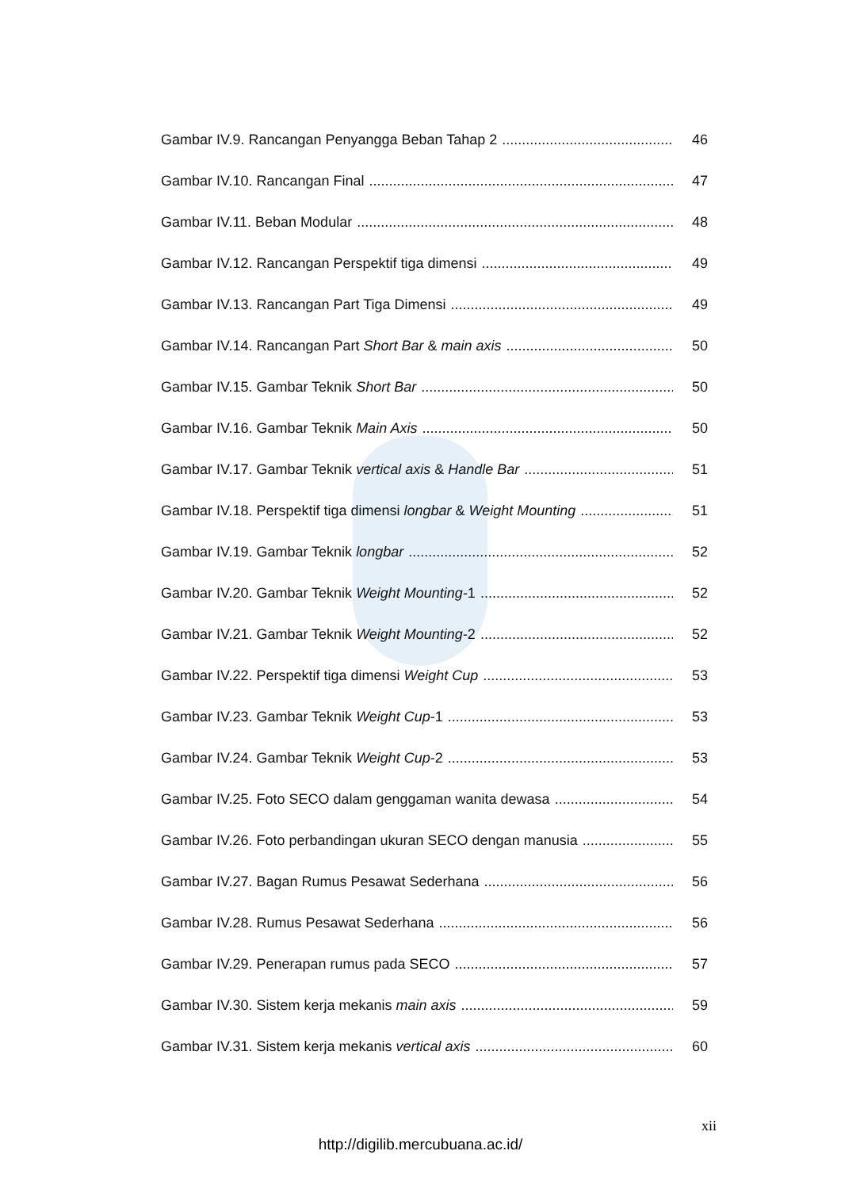Gambar IV.9. Rancangan Penyangga Beban Tahap 2 46
Gambar IV.10. Rancangan Final 47
Gambar IV.11. Beban Modular 48
Gambar IV.12. Rancangan Perspektif tiga dimensi 49
Gambar IV.13. Rancangan Part Tiga Dimensi 49
Gambar IV.14. Rancangan Part Short Bar & main axis 50
Gambar IV.15. Gambar Teknik Short Bar 50
Gambar IV.16. Gambar Teknik Main Axis 50
Gambar IV.17. Gambar Teknik vertical axis & Handle Bar 51
Gambar IV.18. Perspektif tiga dimensi longbar & Weight Mounting 51
Gambar IV.19. Gambar Teknik longbar 52
Gambar IV.20. Gambar Teknik Weight Mounting-1 52
Gambar IV.21. Gambar Teknik Weight Mounting-2 52
Gambar IV.22. Perspektif tiga dimensi Weight Cup 53
Gambar IV.23. Gambar Teknik Weight Cup-1 53
Gambar IV.24. Gambar Teknik Weight Cup-2 53
Gambar IV.25. Foto SECO dalam genggaman wanita dewasa 54
Gambar IV.26. Foto perbandingan ukuran SECO dengan manusia 55
Gambar IV.27. Bagan Rumus Pesawat Sederhana 56
Gambar IV.28. Rumus Pesawat Sederhana 56
Gambar IV.29. Penerapan rumus pada SECO 57
Gambar IV.30. Sistem kerja mekanis main axis 59
Gambar IV.31. Sistem kerja mekanis vertical axis 60
xii
http://digilib.mercubuana.ac.id/